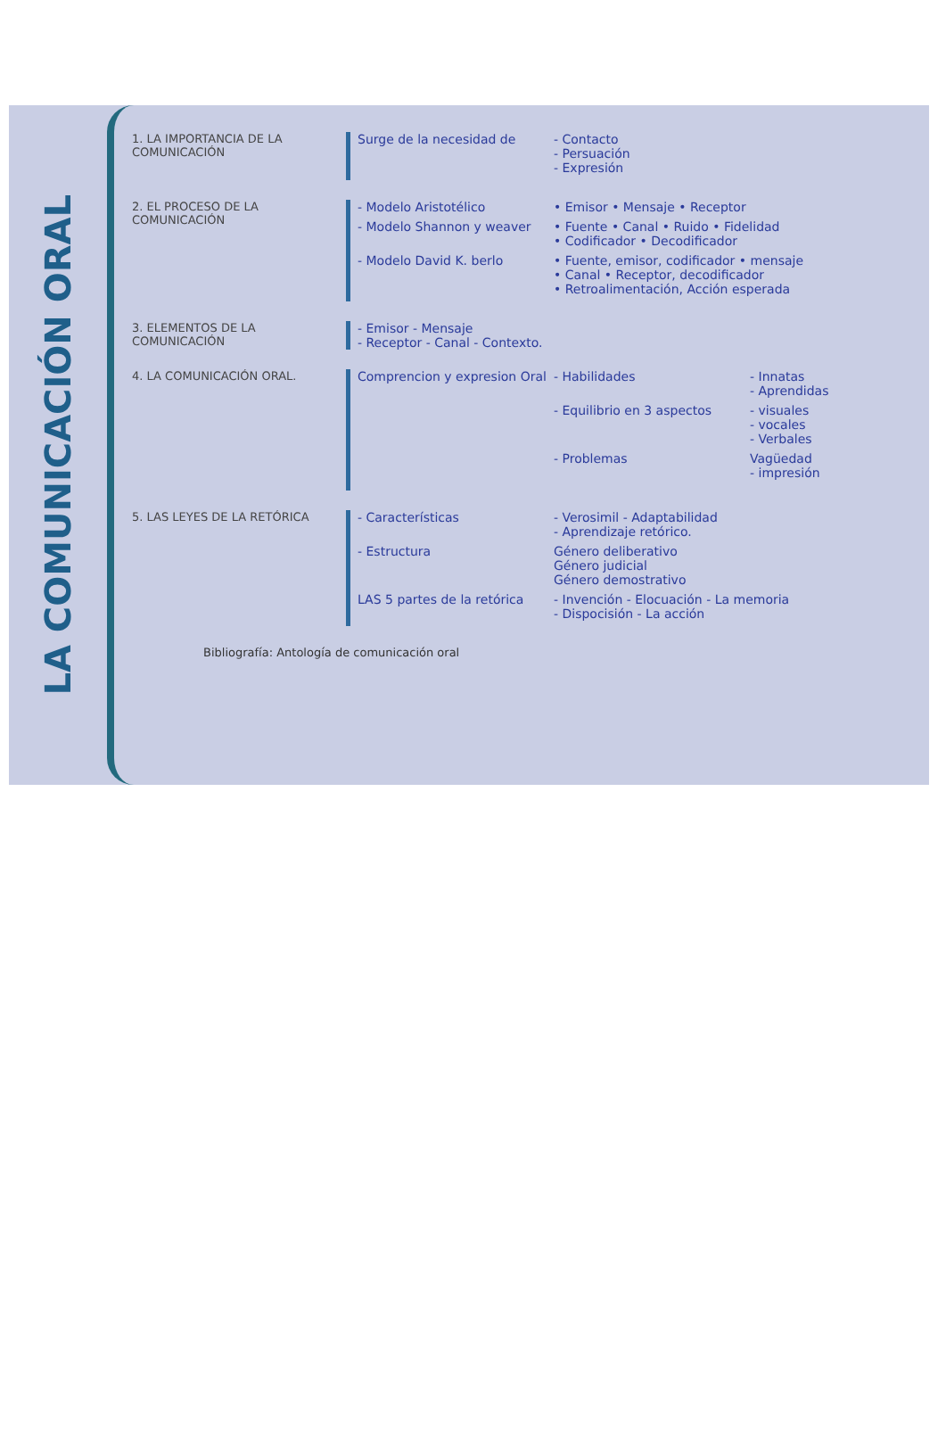LA COMUNICACIÓN ORAL
1. LA IMPORTANCIA DE LA COMUNICACIÓN
Surge de la necesidad de - Contacto
- Persuación
- Expresión
2. EL PROCESO DE LA COMUNICACIÓN
- Modelo Aristotélico • Emisor • Mensaje • Receptor
- Modelo Shannon y weaver • Fuente • Canal • Ruido • Fidelidad
• Codificador • Decodificador
- Modelo David K. berlo • Fuente, emisor, codificador • mensaje
• Canal • Receptor, decodificador
• Retroalimentación, Acción esperada
3. ELEMENTOS DE LA COMUNICACIÓN
- Emisor - Mensaje
- Receptor - Canal - Contexto.
4. LA COMUNICACIÓN ORAL. Comprencion y expresion Oral
- Habilidades - Innatas
- Aprendidas
- Equilibrio en 3 aspectos - visuales
- vocales
- Verbales
- Problemas Vagüedad
- impresión
5. LAS LEYES DE LA RETÓRICA - Características - Verosimil - Adaptabilidad
- Aprendizaje retórico.
- Estructura Género deliberativo
Género judicial
Género demostrativo
LAS 5 partes de la retórica
- Invención - Elocuación - La memoria
- Dispocisión - La acción
Bibliografía: Antología de comunicación oral